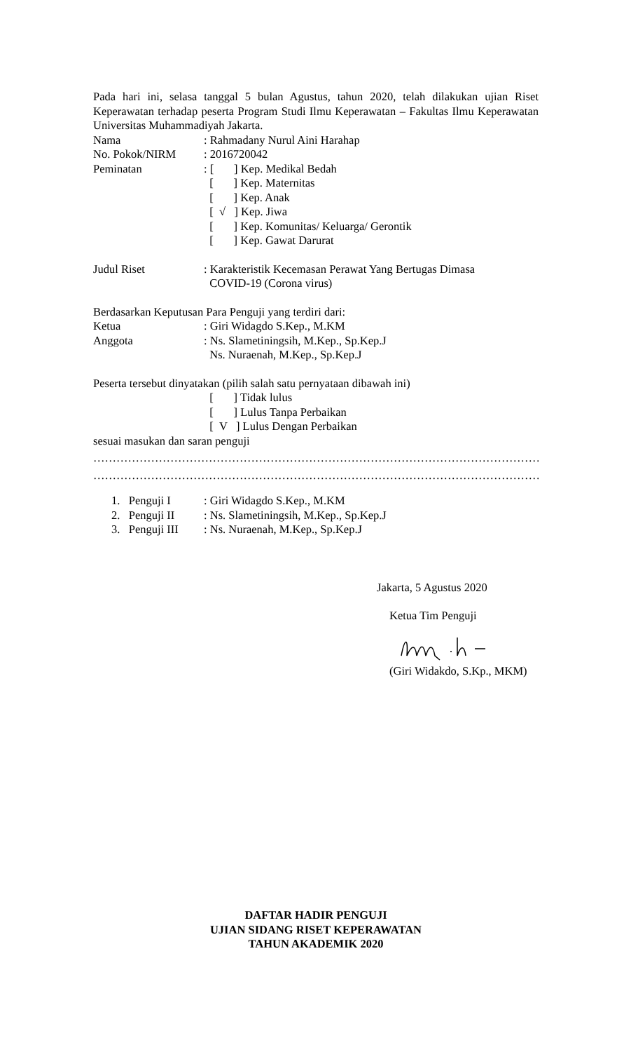Pada hari ini, selasa tanggal 5 bulan Agustus, tahun 2020, telah dilakukan ujian Riset Keperawatan terhadap peserta Program Studi Ilmu Keperawatan – Fakultas Ilmu Keperawatan Universitas Muhammadiyah Jakarta.
Nama : Rahmadany Nurul Aini Harahap
No. Pokok/NIRM : 2016720042
Peminatan : [ ] Kep. Medikal Bedah
[ ] Kep. Maternitas
[ ] Kep. Anak
[ √ ] Kep. Jiwa
[ ] Kep. Komunitas/ Keluarga/ Gerontik
[ ] Kep. Gawat Darurat
Judul Riset : Karakteristik Kecemasan Perawat Yang Bertugas Dimasa
COVID-19 (Corona virus)
Berdasarkan Keputusan Para Penguji yang terdiri dari:
Ketua : Giri Widagdo S.Kep., M.KM
Anggota : Ns. Slametiningsih, M.Kep., Sp.Kep.J
Ns. Nuraenah, M.Kep., Sp.Kep.J
Peserta tersebut dinyatakan (pilih salah satu pernyataan dibawah ini)
[ ] Tidak lulus
[ ] Lulus Tanpa Perbaikan
[ V ] Lulus Dengan Perbaikan
sesuai masukan dan saran penguji
…………………………………………………………………………………………………………
…………………………………………………………………………………………………………
1. Penguji I : Giri Widagdo S.Kep., M.KM
2. Penguji II : Ns. Slametiningsih, M.Kep., Sp.Kep.J
3. Penguji III
: Ns. Nuraenah, M.Kep., Sp.Kep.J
Jakarta, 5 Agustus 2020
Ketua Tim Penguji
(Giri Widakdo, S.Kp., MKM)
DAFTAR HADIR PENGUJI
UJIAN SIDANG RISET KEPERAWATAN
TAHUN AKADEMIK 2020